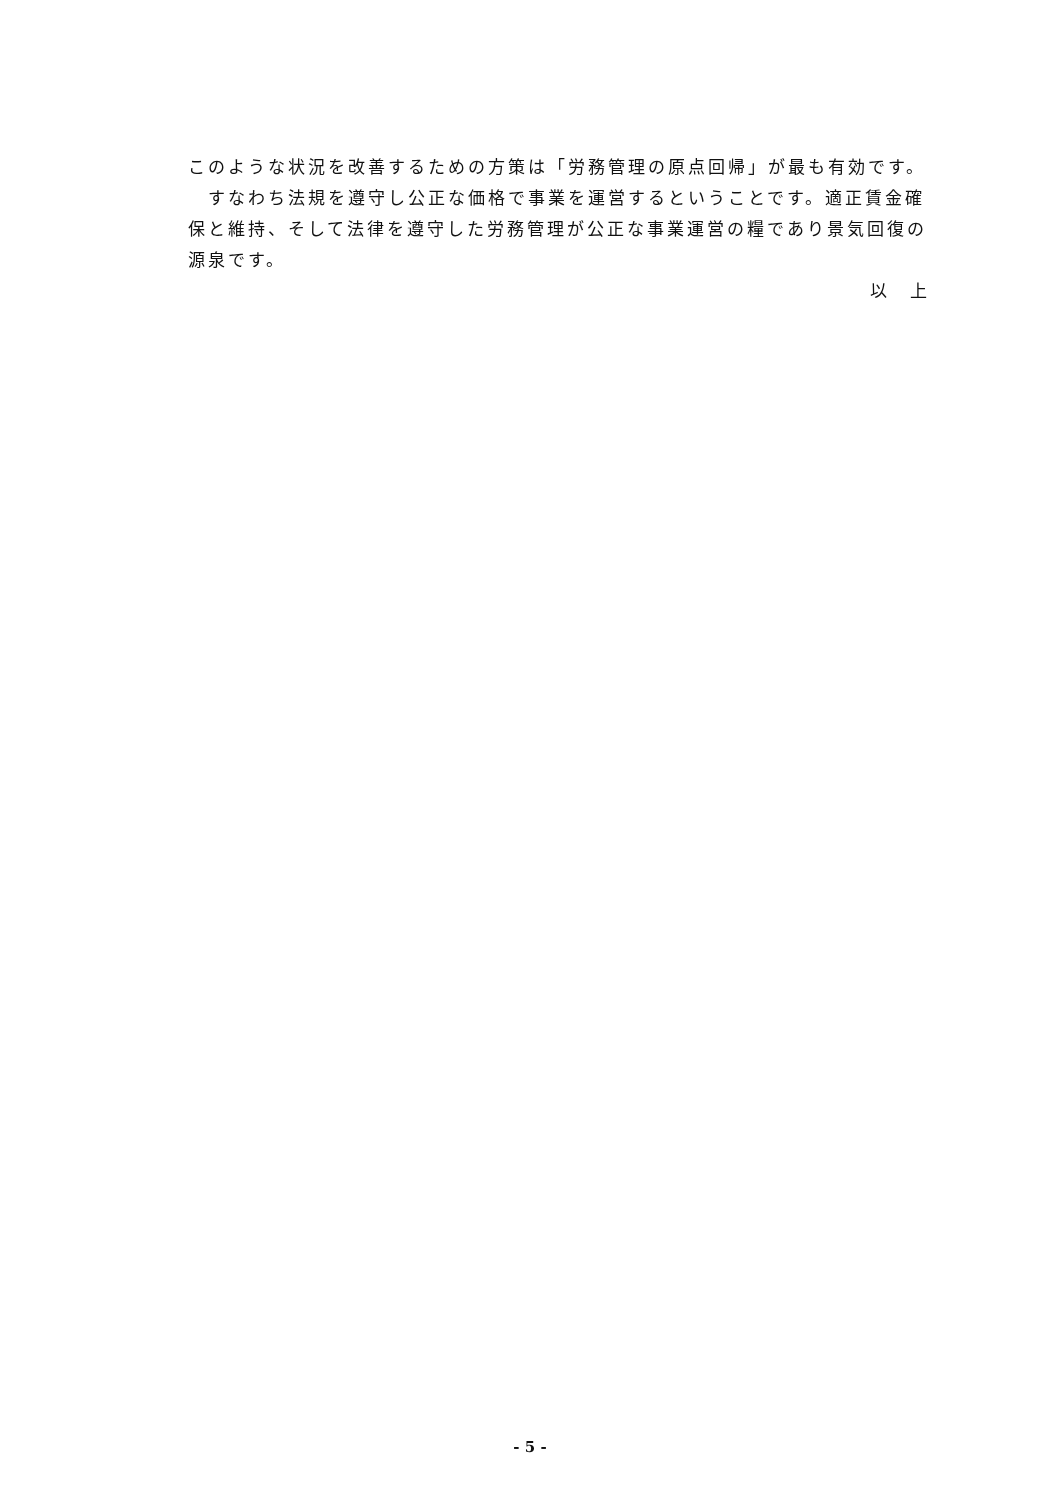このような状況を改善するための方策は「労務管理の原点回帰」が最も有効です。
　すなわち法規を遵守し公正な価格で事業を運営するということです。適正賃金確保と維持、そして法律を遵守した労務管理が公正な事業運営の糧であり景気回復の源泉です。
以　上
- 5 -